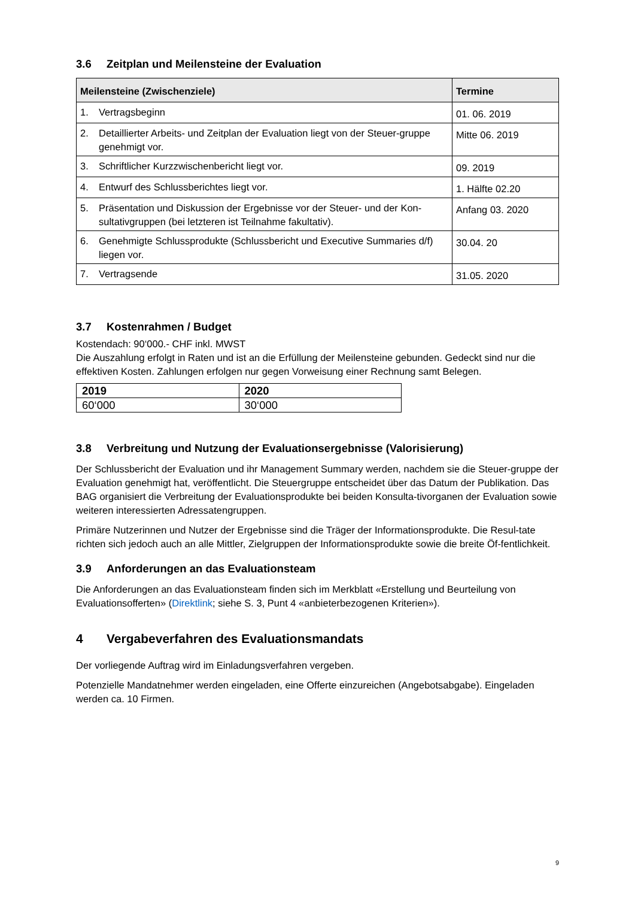3.6 Zeitplan und Meilensteine der Evaluation
| Meilensteine (Zwischenziele) | Termine |
| --- | --- |
| 1. Vertragsbeginn | 01. 06. 2019 |
| 2. Detaillierter Arbeits- und Zeitplan der Evaluation liegt von der Steuer-gruppe genehmigt vor. | Mitte 06. 2019 |
| 3. Schriftlicher Kurzzwischenbericht liegt vor. | 09. 2019 |
| 4. Entwurf des Schlussberichtes liegt vor. | 1. Hälfte 02.20 |
| 5. Präsentation und Diskussion der Ergebnisse vor der Steuer- und der Kon-sultativgruppen (bei letzteren ist Teilnahme fakultativ). | Anfang 03. 2020 |
| 6. Genehmigte Schlussprodukte (Schlussbericht und Executive Summaries d/f) liegen vor. | 30.04. 20 |
| 7. Vertragsende | 31.05. 2020 |
3.7 Kostenrahmen / Budget
Kostendach: 90‘000.- CHF inkl. MWST
Die Auszahlung erfolgt in Raten und ist an die Erfüllung der Meilensteine gebunden. Gedeckt sind nur die effektiven Kosten. Zahlungen erfolgen nur gegen Vorweisung einer Rechnung samt Belegen.
| 2019 | 2020 |
| 60‘000 | 30‘000 |
3.8 Verbreitung und Nutzung der Evaluationsergebnisse (Valorisierung)
Der Schlussbericht der Evaluation und ihr Management Summary werden, nachdem sie die Steuer-gruppe der Evaluation genehmigt hat, veröffentlicht. Die Steuergruppe entscheidet über das Datum der Publikation. Das BAG organisiert die Verbreitung der Evaluationsprodukte bei beiden Konsulta-tivorganen der Evaluation sowie weiteren interessierten Adressatengruppen.
Primäre Nutzerinnen und Nutzer der Ergebnisse sind die Träger der Informationsprodukte. Die Resul-tate richten sich jedoch auch an alle Mittler, Zielgruppen der Informationsprodukte sowie die breite Öf-fentlichkeit.
3.9 Anforderungen an das Evaluationsteam
Die Anforderungen an das Evaluationsteam finden sich im Merkblatt «Erstellung und Beurteilung von Evaluationsofferten» (Direktlink; siehe S. 3, Punt 4 «anbieterbezogenen Kriterien»).
4 Vergabeverfahren des Evaluationsmandats
Der vorliegende Auftrag wird im Einladungsverfahren vergeben.
Potenzielle Mandatnehmer werden eingeladen, eine Offerte einzureichen (Angebotsabgabe). Eingeladen werden ca. 10 Firmen.
9